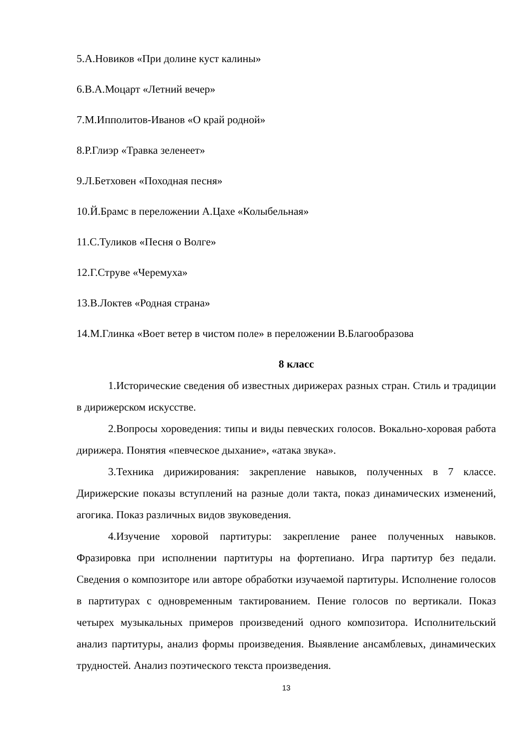5.А.Новиков «При долине куст калины»
6.В.А.Моцарт «Летний вечер»
7.М.Ипполитов-Иванов «О край родной»
8.Р.Глиэр «Травка зеленеет»
9.Л.Бетховен «Походная песня»
10.Й.Брамс в переложении А.Цахе «Колыбельная»
11.С.Туликов «Песня о Волге»
12.Г.Струве «Черемуха»
13.В.Локтев «Родная страна»
14.М.Глинка «Воет ветер в чистом поле» в переложении В.Благообразова
8 класс
1.Исторические сведения об известных дирижерах разных стран. Стиль и традиции в дирижерском искусстве.
2.Вопросы хороведения: типы и виды певческих голосов. Вокально-хоровая работа дирижера. Понятия «певческое дыхание», «атака звука».
3.Техника дирижирования: закрепление навыков, полученных в 7 классе. Дирижерские показы вступлений на разные доли такта, показ динамических изменений, агогика. Показ различных видов звуковедения.
4.Изучение хоровой партитуры: закрепление ранее полученных навыков. Фразировка при исполнении партитуры на фортепиано. Игра партитур без педали. Сведения о композиторе или авторе обработки изучаемой партитуры. Исполнение голосов в партитурах с одновременным тактированием. Пение голосов по вертикали. Показ четырех музыкальных примеров произведений одного композитора. Исполнительский анализ партитуры, анализ формы произведения. Выявление ансамблевых, динамических трудностей. Анализ поэтического текста произведения.
13